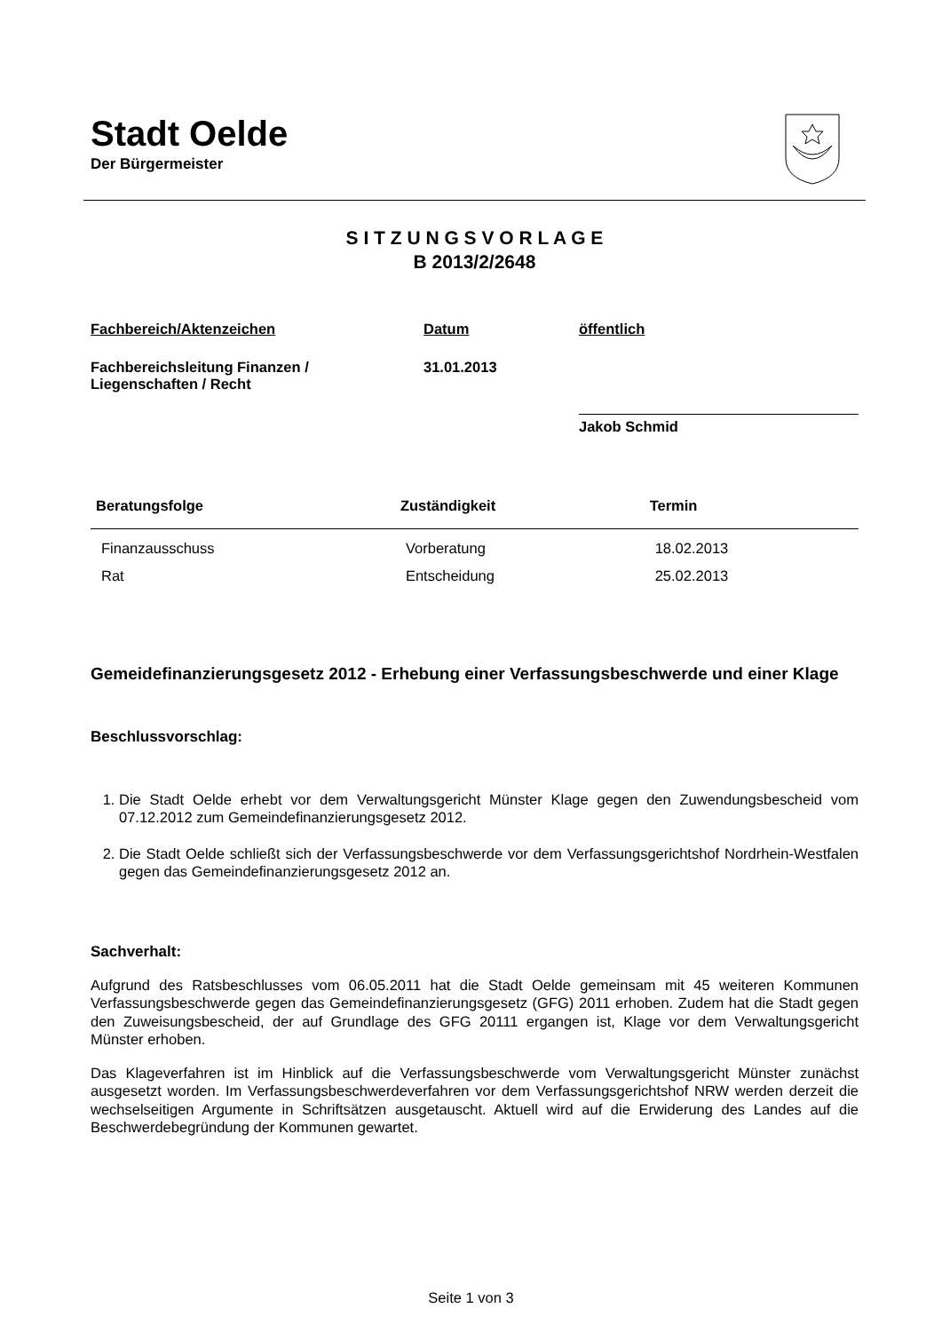Stadt Oelde
Der Bürgermeister
S I T Z U N G S V O R L A G E
B 2013/2/2648
| Fachbereich/Aktenzeichen | Datum | öffentlich |
| Fachbereichsleitung Finanzen / Liegenschaften / Recht | 31.01.2013 | |
| | | Jakob Schmid |
| Beratungsfolge | Zuständigkeit | Termin |
| --- | --- | --- |
| Finanzausschuss | Vorberatung | 18.02.2013 |
| Rat | Entscheidung | 25.02.2013 |
Gemeidefinanzierungsgesetz 2012 - Erhebung einer Verfassungsbeschwerde und einer Klage
Beschlussvorschlag:
1. Die Stadt Oelde erhebt vor dem Verwaltungsgericht Münster Klage gegen den Zuwendungsbescheid vom 07.12.2012 zum Gemeindefinanzierungsgesetz 2012.
2. Die Stadt Oelde schließt sich der Verfassungsbeschwerde vor dem Verfassungsgerichtshof Nordrhein-Westfalen gegen das Gemeindefinanzierungsgesetz 2012 an.
Sachverhalt:
Aufgrund des Ratsbeschlusses vom 06.05.2011 hat die Stadt Oelde gemeinsam mit 45 weiteren Kommunen Verfassungsbeschwerde gegen das Gemeindefinanzierungsgesetz (GFG) 2011 erhoben. Zudem hat die Stadt gegen den Zuweisungsbescheid, der auf Grundlage des GFG 20111 ergangen ist, Klage vor dem Verwaltungsgericht Münster erhoben.
Das Klageverfahren ist im Hinblick auf die Verfassungsbeschwerde vom Verwaltungsgericht Münster zunächst ausgesetzt worden. Im Verfassungsbeschwerdeverfahren vor dem Verfassungsgerichtshof NRW werden derzeit die wechselseitigen Argumente in Schriftsätzen ausgetauscht. Aktuell wird auf die Erwiderung des Landes auf die Beschwerdebegründung der Kommunen gewartet.
Seite 1 von 3